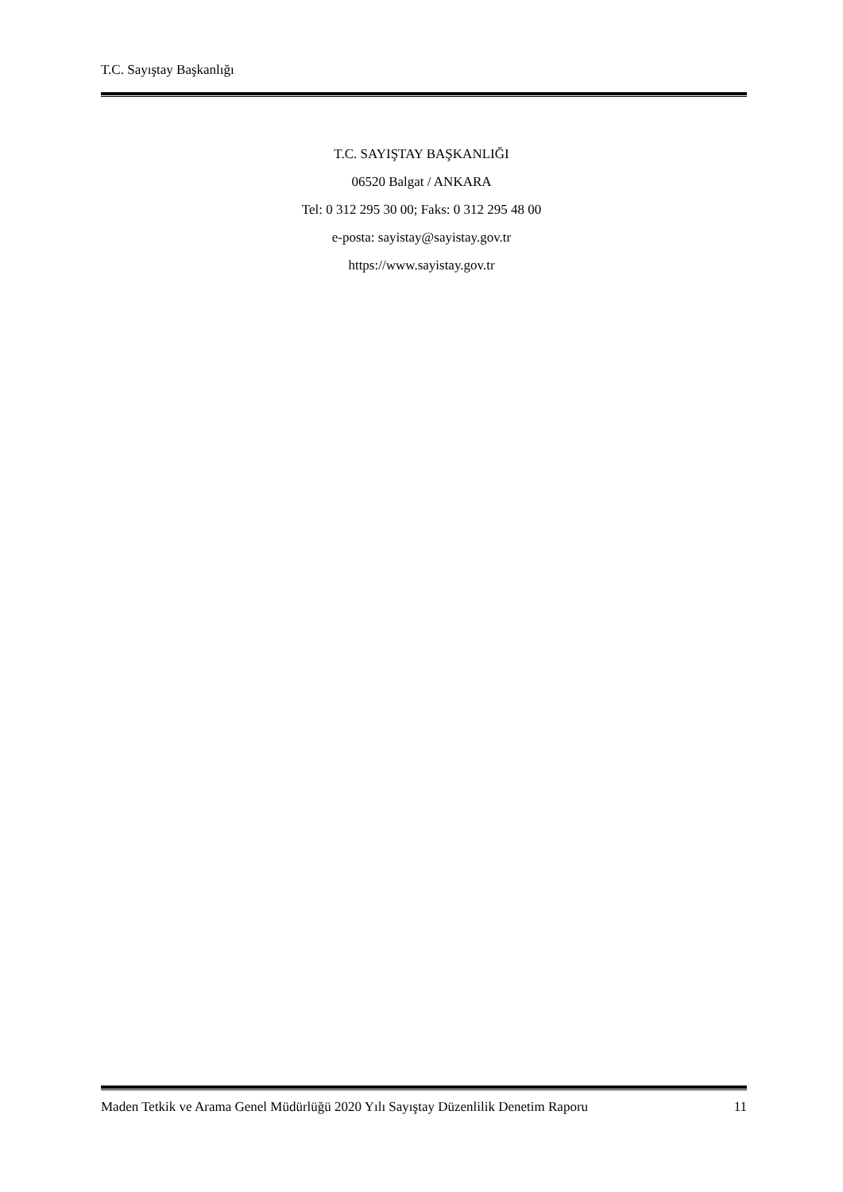T.C. Sayıştay Başkanlığı
T.C. SAYIŞTAY BAŞKANLIĞI
06520 Balgat / ANKARA
Tel: 0 312 295 30 00; Faks: 0 312 295 48 00
e-posta: sayistay@sayistay.gov.tr
https://www.sayistay.gov.tr
Maden Tetkik ve Arama Genel Müdürlüğü 2020 Yılı Sayıştay Düzenlilik Denetim Raporu
11